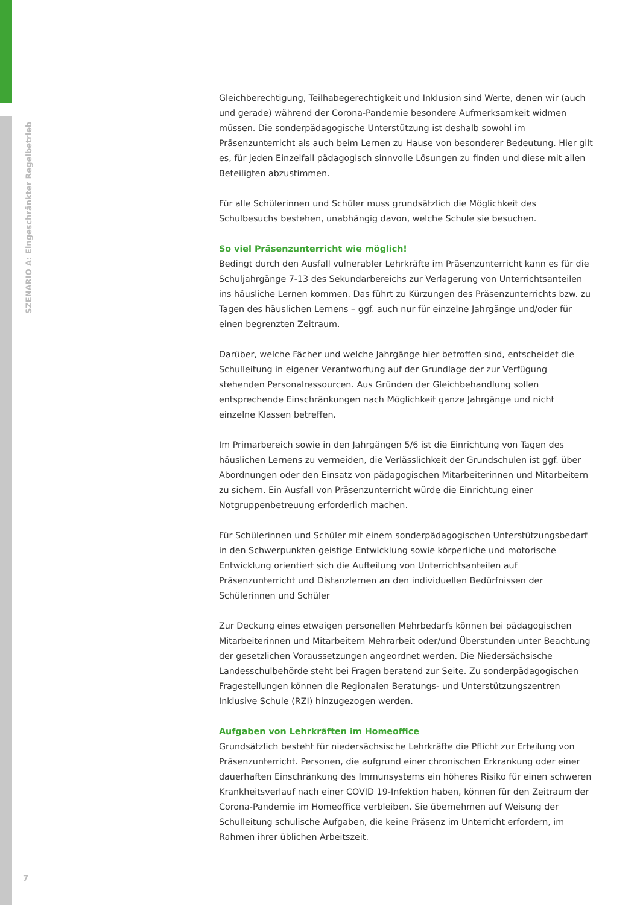SZENARIO A: Eingeschränkter Regelbetrieb
Gleichberechtigung, Teilhabegerechtigkeit und Inklusion sind Werte, denen wir (auch und gerade) während der Corona-Pandemie besondere Aufmerksamkeit widmen müssen. Die sonderpädagogische Unterstützung ist deshalb sowohl im Präsenzunterricht als auch beim Lernen zu Hause von besonderer Bedeutung. Hier gilt es, für jeden Einzelfall pädagogisch sinnvolle Lösungen zu finden und diese mit allen Beteiligten abzustimmen.
Für alle Schülerinnen und Schüler muss grundsätzlich die Möglichkeit des Schulbesuchs bestehen, unabhängig davon, welche Schule sie besuchen.
So viel Präsenzunterricht wie möglich!
Bedingt durch den Ausfall vulnerabler Lehrkräfte im Präsenzunterricht kann es für die Schuljahrgänge 7-13 des Sekundarbereichs zur Verlagerung von Unterrichtsanteilen ins häusliche Lernen kommen. Das führt zu Kürzungen des Präsenzunterrichts bzw. zu Tagen des häuslichen Lernens – ggf. auch nur für einzelne Jahrgänge und/oder für einen begrenzten Zeitraum.
Darüber, welche Fächer und welche Jahrgänge hier betroffen sind, entscheidet die Schulleitung in eigener Verantwortung auf der Grundlage der zur Verfügung stehenden Personalressourcen. Aus Gründen der Gleichbehandlung sollen entsprechende Einschränkungen nach Möglichkeit ganze Jahrgänge und nicht einzelne Klassen betreffen.
Im Primarbereich sowie in den Jahrgängen 5/6 ist die Einrichtung von Tagen des häuslichen Lernens zu vermeiden, die Verlässlichkeit der Grundschulen ist ggf. über Abordnungen oder den Einsatz von pädagogischen Mitarbeiterinnen und Mitarbeitern zu sichern. Ein Ausfall von Präsenzunterricht würde die Einrichtung einer Notgruppenbetreuung erforderlich machen.
Für Schülerinnen und Schüler mit einem sonderpädagogischen Unterstützungsbedarf in den Schwerpunkten geistige Entwicklung sowie körperliche und motorische Entwicklung orientiert sich die Aufteilung von Unterrichtsanteilen auf Präsenzunterricht und Distanzlernen an den individuellen Bedürfnissen der Schülerinnen und Schüler
Zur Deckung eines etwaigen personellen Mehrbedarfs können bei pädagogischen Mitarbeiterinnen und Mitarbeitern Mehrarbeit oder/und Überstunden unter Beachtung der gesetzlichen Voraussetzungen angeordnet werden. Die Niedersächsische Landesschulbehörde steht bei Fragen beratend zur Seite. Zu sonderpädagogischen Fragestellungen können die Regionalen Beratungs- und Unterstützungszentren Inklusive Schule (RZI) hinzugezogen werden.
Aufgaben von Lehrkräften im Homeoffice
Grundsätzlich besteht für niedersächsische Lehrkräfte die Pflicht zur Erteilung von Präsenzunterricht. Personen, die aufgrund einer chronischen Erkrankung oder einer dauerhaften Einschränkung des Immunsystems ein höheres Risiko für einen schweren Krankheitsverlauf nach einer COVID 19-Infektion haben, können für den Zeitraum der Corona-Pandemie im Homeoffice verbleiben. Sie übernehmen auf Weisung der Schulleitung schulische Aufgaben, die keine Präsenz im Unterricht erfordern, im Rahmen ihrer üblichen Arbeitszeit.
7